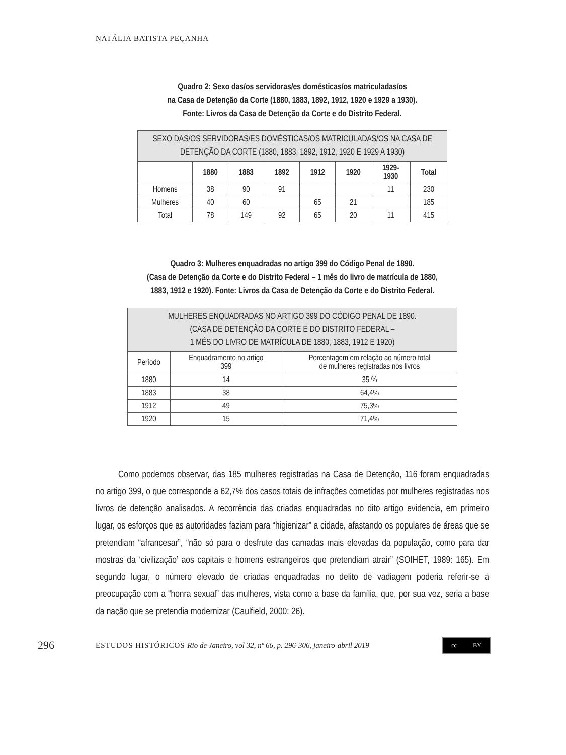NATÁLIA BATISTA PEÇANHA
Quadro 2: Sexo das/os servidoras/es domésticas/os matriculadas/os
na Casa de Detenção da Corte (1880, 1883, 1892, 1912, 1920 e 1929 a 1930).
Fonte: Livros da Casa de Detenção da Corte e do Distrito Federal.
| SEXO DAS/OS SERVIDORAS/ES DOMÉSTICAS/OS MATRICULADAS/OS NA CASA DE DETENÇÃO DA CORTE (1880, 1883, 1892, 1912, 1920 E 1929 A 1930) | | | | | | | |
| --- | --- | --- | --- | --- | --- | --- | --- |
| | 1880 | 1883 | 1892 | 1912 | 1920 | 1929- 1930 | Total |
| Homens | 38 | 90 | 91 | | | 11 | 230 |
| Mulheres | 40 | 60 | | 65 | 21 | | 185 |
| Total | 78 | 149 | 92 | 65 | 20 | 11 | 415 |
Quadro 3: Mulheres enquadradas no artigo 399 do Código Penal de 1890.
(Casa de Detenção da Corte e do Distrito Federal – 1 mês do livro de matrícula de 1880,
1883, 1912 e 1920). Fonte: Livros da Casa de Detenção da Corte e do Distrito Federal.
| MULHERES ENQUADRADAS NO ARTIGO 399 DO CÓDIGO PENAL DE 1890. (CASA DE DETENÇÃO DA CORTE E DO DISTRITO FEDERAL – 1 MÊS DO LIVRO DE MATRÍCULA DE 1880, 1883, 1912 E 1920) | | |
| --- | --- | --- |
| Período | Enquadramento no artigo 399 | Porcentagem em relação ao número total de mulheres registradas nos livros |
| 1880 | 14 | 35 % |
| 1883 | 38 | 64,4% |
| 1912 | 49 | 75,3% |
| 1920 | 15 | 71,4% |
Como podemos observar, das 185 mulheres registradas na Casa de Detenção, 116 foram enquadradas no artigo 399, o que corresponde a 62,7% dos casos totais de infrações cometidas por mulheres registradas nos livros de detenção analisados. A recorrência das criadas enquadradas no dito artigo evidencia, em primeiro lugar, os esforços que as autoridades faziam para “higienizar” a cidade, afastando os populares de áreas que se pretendiam “afrancesar”, “não só para o desfrute das camadas mais elevadas da população, como para dar mostras da ‘civilização’ aos capitais e homens estrangeiros que pretendiam atrair” (SOIHET, 1989: 165). Em segundo lugar, o número elevado de criadas enquadradas no delito de vadiagem poderia referir-se à preocupação com a “honra sexual” das mulheres, vista como a base da família, que, por sua vez, seria a base da nação que se pretendia modernizar (Caulfield, 2000: 26).
296 ESTUDOS HISTÓRICOS Rio de Janeiro, vol 32, nº 66, p. 296-306, janeiro-abril 2019
cc BY